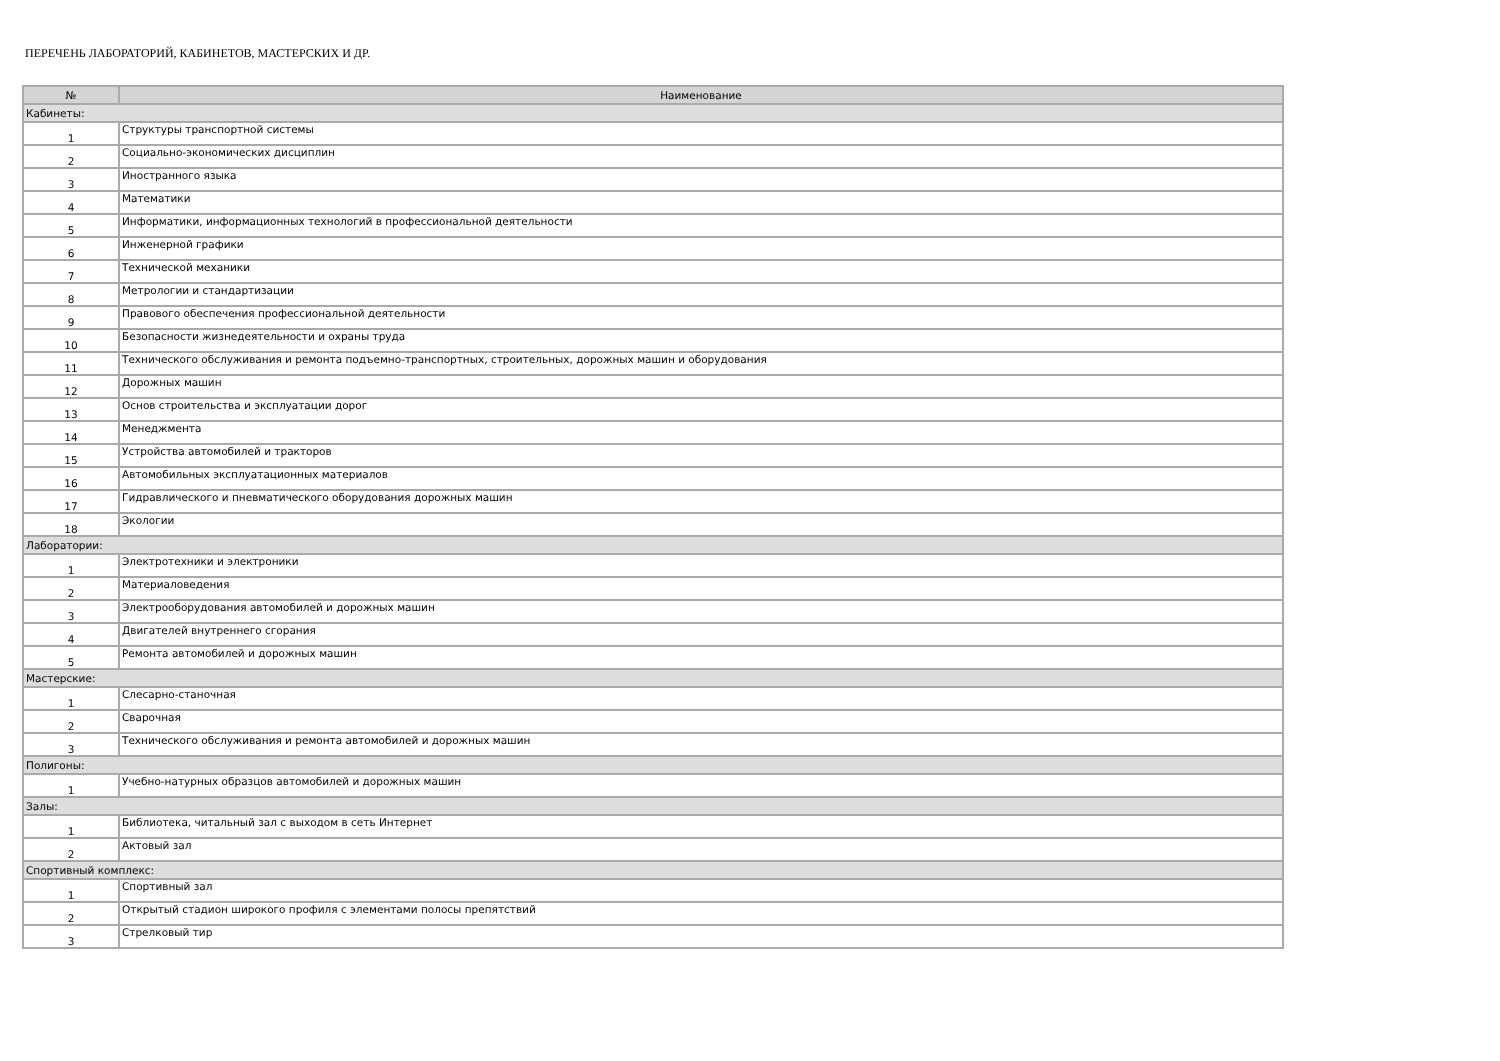ПЕРЕЧЕНЬ ЛАБОРАТОРИЙ, КАБИНЕТОВ, МАСТЕРСКИХ И ДР.
| № | Наименование |
| --- | --- |
| Кабинеты: | |
| 1 | Структуры транспортной системы |
| 2 | Социально-экономических дисциплин |
| 3 | Иностранного языка |
| 4 | Математики |
| 5 | Информатики, информационных технологий в профессиональной деятельности |
| 6 | Инженерной графики |
| 7 | Технической механики |
| 8 | Метрологии и стандартизации |
| 9 | Правового обеспечения профессиональной деятельности |
| 10 | Безопасности жизнедеятельности и охраны труда |
| 11 | Технического обслуживания и ремонта подъемно-транспортных, строительных, дорожных машин и оборудования |
| 12 | Дорожных машин |
| 13 | Основ строительства и эксплуатации дорог |
| 14 | Менеджмента |
| 15 | Устройства автомобилей и тракторов |
| 16 | Автомобильных эксплуатационных материалов |
| 17 | Гидравлического и пневматического оборудования дорожных машин |
| 18 | Экологии |
| Лаборатории: | |
| 1 | Электротехники и электроники |
| 2 | Материаловедения |
| 3 | Электрооборудования автомобилей и дорожных машин |
| 4 | Двигателей внутреннего сгорания |
| 5 | Ремонта автомобилей и дорожных машин |
| Мастерские: | |
| 1 | Слесарно-станочная |
| 2 | Сварочная |
| 3 | Технического обслуживания и ремонта автомобилей и дорожных машин |
| Полигоны: | |
| 1 | Учебно-натурных образцов автомобилей и дорожных машин |
| Залы: | |
| 1 | Библиотека, читальный зал с выходом в сеть Интернет |
| 2 | Актовый зал |
| Спортивный комплекс: | |
| 1 | Спортивный зал |
| 2 | Открытый стадион широкого профиля с элементами полосы препятствий |
| 3 | Стрелковый тир |